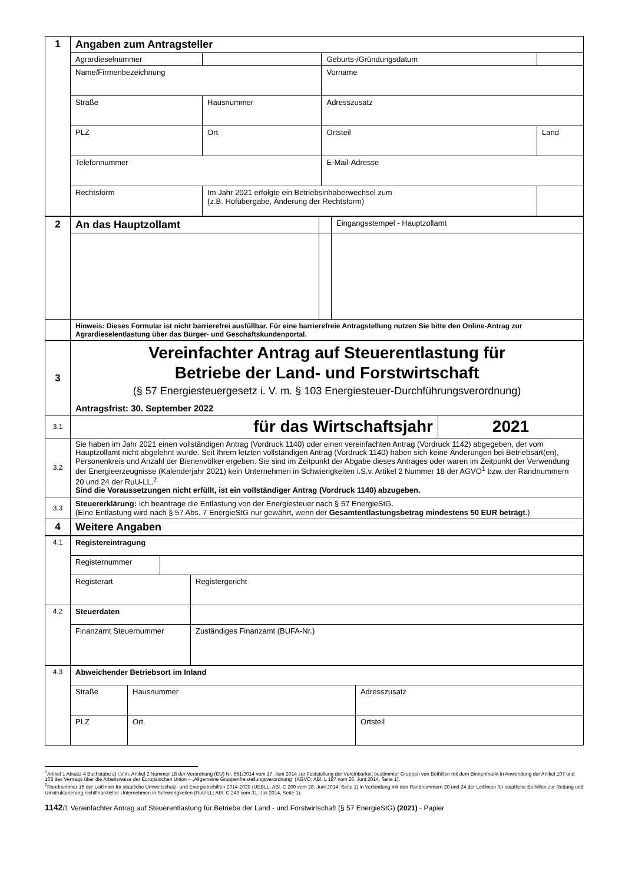| 1 | Angaben zum Antragsteller | | | | | |
| | Agrardieselnummer | | | | Geburts-/Gründungsdatum | |
| | Name/Firmenbezeichnung | | | | Vorname | |
| | Straße | | | Hausnummer | Adresszusatz | |
| | PLZ | Ort | | | Ortsteil | Land |
| | Telefonnummer | | | | E-Mail-Adresse | |
| | Rechtsform | | Im Jahr 2021 erfolgte ein Betriebsinhaberwechsel zum (z.B. Hofübergabe, Änderung der Rechtsform) | | | |
| 2 | An das Hauptzollamt | | Eingangsstempel - Hauptzollamt |
| | Hinweis: Dieses Formular ist nicht barrierefrei ausfüllbar. Für eine barrierefreie Antragstellung nutzen Sie bitte den Online-Antrag zur Agrardieselentlastung über das Bürger- und Geschäftskundenportal. | | |
| 3 | Vereinfachter Antrag auf Steuerentlastung für Betriebe der Land- und Forstwirtschaft (§ 57 Energiesteuergesetz i. V. m. § 103 Energiesteuer-Durchführungsverordnung) Antragsfrist: 30. September 2022 | |
| 3.1 | für das Wirtschaftsjahr | 2021 |
| 3.2 | Sie haben im Jahr 2021 einen vollständigen Antrag (Vordruck 1140) oder einen vereinfachten Antrag (Vordruck 1142) abgegeben, der vom Hauptzollamt nicht abgelehnt wurde. Seit Ihrem letzten vollständigen Antrag (Vordruck 1140) haben sich keine Änderungen bei Betriebsart(en), Personenkreis und Anzahl der Bienenvölker ergeben. Sie sind im Zeitpunkt der Abgabe dieses Antrages oder waren im Zeitpunkt der Verwendung der Energieerzeugnisse (Kalenderjahr 2021) kein Unternehmen in Schwierigkeiten i.S.v. Artikel 2 Nummer 18 der AGVO<sup>1</sup> bzw. der Randnummern 20 und 24 der RuU-LL.<sup>2</sup> Sind die Voraussetzungen nicht erfüllt, ist ein vollständiger Antrag (Vordruck 1140) abzugeben. | |
| 3.3 | Steuererklärung: Ich beantrage die Entlastung von der Energiesteuer nach § 57 EnergieStG. (Eine Entlastung wird nach § 57 Abs. 7 EnergieStG nur gewährt, wenn der Gesamtentlastungsbetrag mindestens 50 EUR beträgt .) | |
| 4 | Weitere Angaben | |
| 4.1 | Registereintragung | | |
| | Registernummer | | |
| | Registerart | | Registergericht |
| 4.2 | Steuerdaten | | |
| | Finanzamt Steuernummer | | Zuständiges Finanzamt (BUFA-Nr.) |
| 4.3 | Abweichender Betriebsort im Inland | | | |
| | Straße | | Hausnummer | Adresszusatz |
| | PLZ | Ort | | Ortsteil |
<sup>1</sup> Artikel 1 Absatz 4 Buchstabe c) i.V.m. Artikel 2 Nummer 18 der Verordnung (EU) Nr. 651/2014 vom 17. Juni 2014 zur Feststellung der Vereinbarkeit bestimmter Gruppen von Beihilfen mit dem Binnenmarkt in Anwendung der Artikel 107 und 108 des Vertrags über die Arbeitsweise der Europäischen Union – „Allgemeine Gruppenfreistellungsverordnung“ (AGVO; ABl. L 187 vom 26. Juni 2014, Seite 1).
<sup>2</sup> Randnummer 16 der Leitlinien für staatliche Umweltschutz- und Energiebeihilfen 2014-2020 (UEBLL; ABl. C 200 vom 28. Juni 2014, Seite 1) in Verbindung mit den Randnummern 20 und 24 der Leitlinien für staatliche Beihilfen zur Rettung und Umstrukturierung nichtfinanzieller Unternehmen in Schwierigkeiten (RuU-LL; ABl. C 249 vom 31. Juli 2014, Seite 1).
1142/1 Vereinfachter Antrag auf Steuerentlastung für Betriebe der Land - und Forstwirtschaft (§ 57 EnergieStG) (2021) - Papier